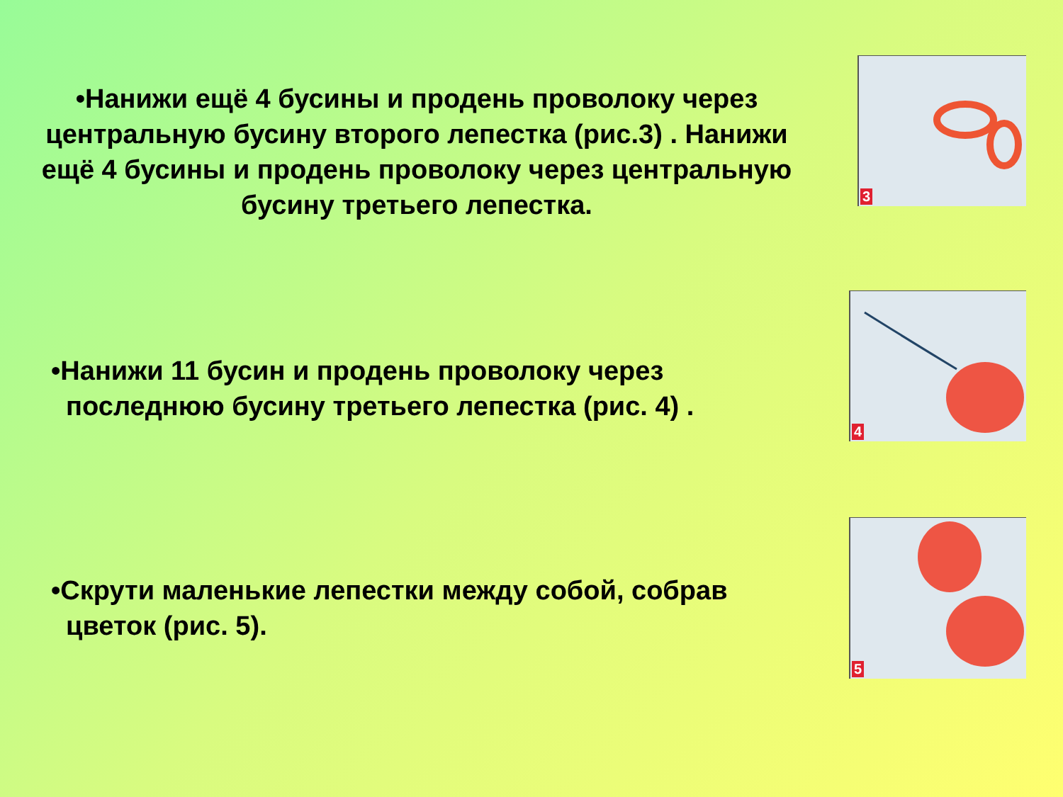•Нанижи ещё 4 бусины и продень проволоку через центральную бусину второго лепестка (рис.3) . Нанижи ещё 4 бусины и продень проволоку через центральную бусину третьего лепестка.
3
•Нанижи 11 бусин и продень проволоку через
последнюю бусину третьего лепестка (рис. 4) .
4
•Скрути маленькие лепестки между собой, собрав
цветок (рис. 5).
5